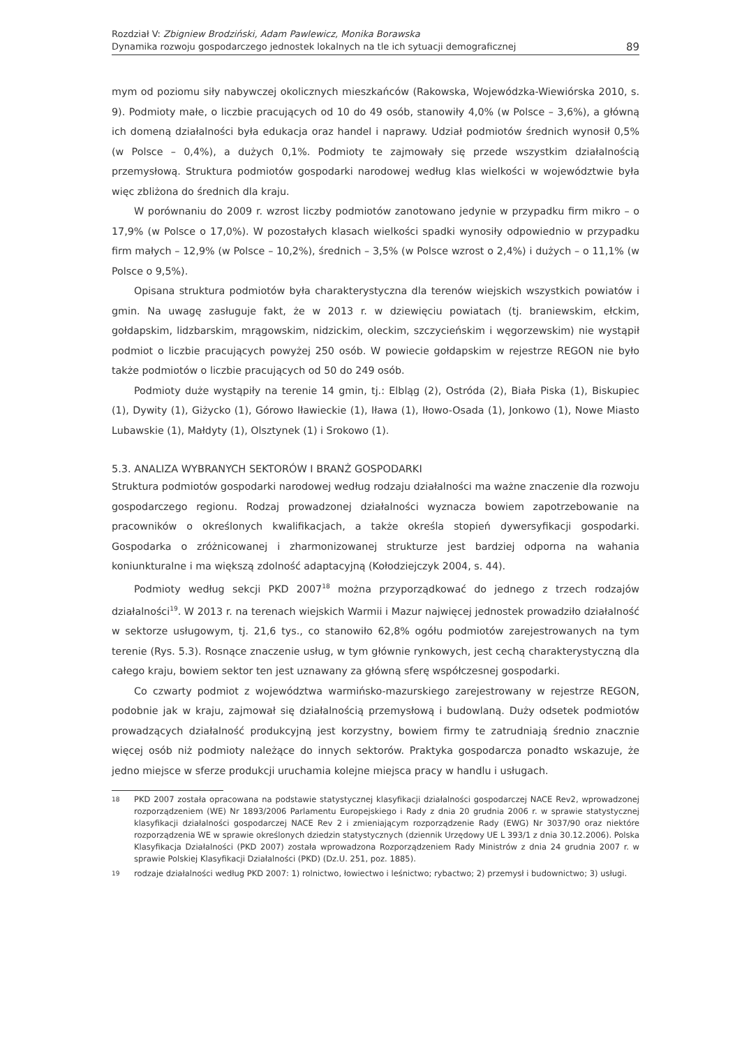Rozdział V: Zbigniew Brodziński, Adam Pawlewicz, Monika Borawska
Dynamika rozwoju gospodarczego jednostek lokalnych na tle ich sytuacji demograficznej
89
mym od poziomu siły nabywczej okolicznych mieszkańców (Rakowska, Wojewódzka-Wiewiórska 2010, s. 9). Podmioty małe, o liczbie pracujących od 10 do 49 osób, stanowiły 4,0% (w Polsce – 3,6%), a główną ich domeną działalności była edukacja oraz handel i naprawy. Udział podmiotów średnich wynosił 0,5% (w Polsce – 0,4%), a dużych 0,1%. Podmioty te zajmowały się przede wszystkim działalnością przemysłową. Struktura podmiotów gospodarki narodowej według klas wielkości w województwie była więc zbliżona do średnich dla kraju.
W porównaniu do 2009 r. wzrost liczby podmiotów zanotowano jedynie w przypadku firm mikro – o 17,9% (w Polsce o 17,0%). W pozostałych klasach wielkości spadki wynosiły odpowiednio w przypadku firm małych – 12,9% (w Polsce – 10,2%), średnich – 3,5% (w Polsce wzrost o 2,4%) i dużych – o 11,1% (w Polsce o 9,5%).
Opisana struktura podmiotów była charakterystyczna dla terenów wiejskich wszystkich powiatów i gmin. Na uwagę zasługuje fakt, że w 2013 r. w dziewięciu powiatach (tj. braniewskim, ełckim, gołdapskim, lidzbarskim, mrągowskim, nidzickim, oleckim, szczycieńskim i węgorzewskim) nie wystąpił podmiot o liczbie pracujących powyżej 250 osób. W powiecie gołdapskim w rejestrze REGON nie było także podmiotów o liczbie pracujących od 50 do 249 osób.
Podmioty duże wystąpiły na terenie 14 gmin, tj.: Elbląg (2), Ostróda (2), Biała Piska (1), Biskupiec (1), Dywity (1), Giżycko (1), Górowo Iławieckie (1), Iława (1), Iłowo-Osada (1), Jonkowo (1), Nowe Miasto Lubawskie (1), Małdyty (1), Olsztynek (1) i Srokowo (1).
5.3. ANALIZA WYBRANYCH SEKTORÓW I BRANŻ GOSPODARKI
Struktura podmiotów gospodarki narodowej według rodzaju działalności ma ważne znaczenie dla rozwoju gospodarczego regionu. Rodzaj prowadzonej działalności wyznacza bowiem zapotrzebowanie na pracowników o określonych kwalifikacjach, a także określa stopień dywersyfikacji gospodarki. Gospodarka o zróżnicowanej i zharmonizowanej strukturze jest bardziej odporna na wahania koniunkturalne i ma większą zdolność adaptacyjną (Kołodziejczyk 2004, s. 44).
Podmioty według sekcji PKD 2007<sup>18</sup> można przyporządkować do jednego z trzech rodzajów działalności<sup>19</sup>. W 2013 r. na terenach wiejskich Warmii i Mazur najwięcej jednostek prowadziło działalność w sektorze usługowym, tj. 21,6 tys., co stanowiło 62,8% ogółu podmiotów zarejestrowanych na tym terenie (Rys. 5.3). Rosnące znaczenie usług, w tym głównie rynkowych, jest cechą charakterystyczną dla całego kraju, bowiem sektor ten jest uznawany za główną sferę współczesnej gospodarki.
Co czwarty podmiot z województwa warmińsko-mazurskiego zarejestrowany w rejestrze REGON, podobnie jak w kraju, zajmował się działalnością przemysłową i budowlaną. Duży odsetek podmiotów prowadzących działalność produkcyjną jest korzystny, bowiem firmy te zatrudniają średnio znacznie więcej osób niż podmioty należące do innych sektorów. Praktyka gospodarcza ponadto wskazuje, że jedno miejsce w sferze produkcji uruchamia kolejne miejsca pracy w handlu i usługach.
18 PKD 2007 została opracowana na podstawie statystycznej klasyfikacji działalności gospodarczej NACE Rev2, wprowadzonej rozporządzeniem (WE) Nr 1893/2006 Parlamentu Europejskiego i Rady z dnia 20 grudnia 2006 r. w sprawie statystycznej klasyfikacji działalności gospodarczej NACE Rev 2 i zmieniającym rozporządzenie Rady (EWG) Nr 3037/90 oraz niektóre rozporządzenia WE w sprawie określonych dziedzin statystycznych (dziennik Urzędowy UE L 393/1 z dnia 30.12.2006). Polska Klasyfikacja Działalności (PKD 2007) została wprowadzona Rozporządzeniem Rady Ministrów z dnia 24 grudnia 2007 r. w sprawie Polskiej Klasyfikacji Działalności (PKD) (Dz.U. 251, poz. 1885).
19 rodzaje działalności według PKD 2007: 1) rolnictwo, łowiectwo i leśnictwo; rybactwo; 2) przemysł i budownictwo; 3) usługi.